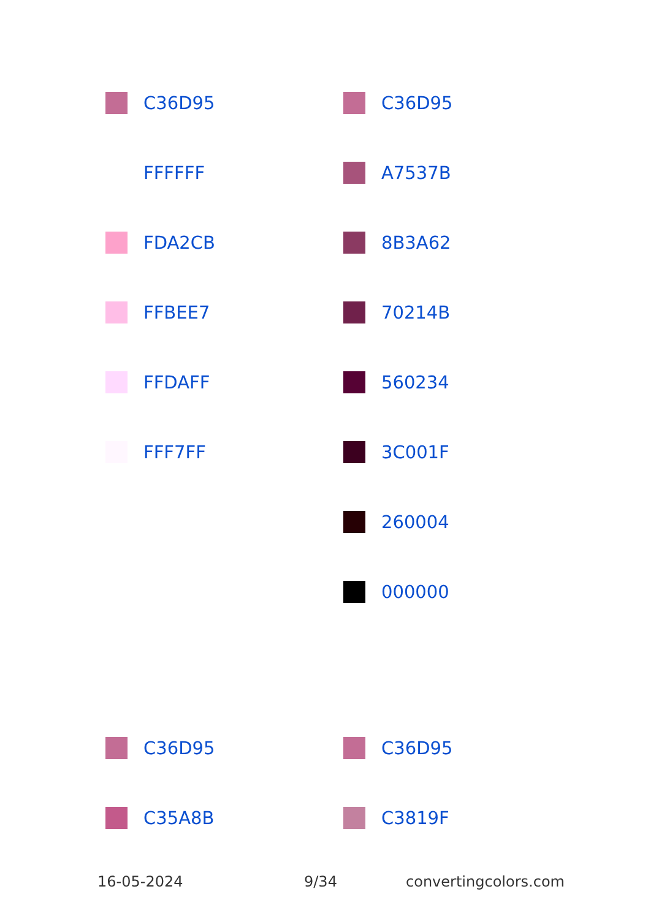C36D95
FFFFFF
FDA2CB
FFBEE7
FFDAFF
FFF7FF
C36D95
A7537B
8B3A62
70214B
560234
3C001F
260004
000000
C36D95
C35A8B
C36D95
C3819F
16-05-2024 9/34 convertingcolors.com